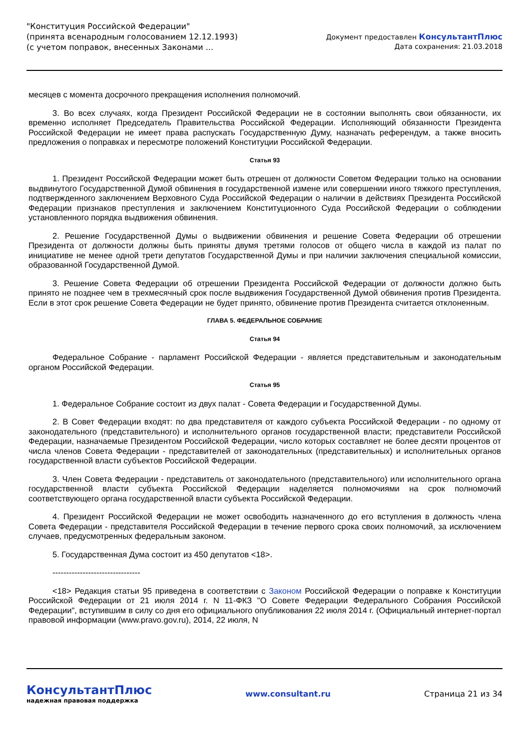"Конституция Российской Федерации"
(принята всенародным голосованием 12.12.1993)
(с учетом поправок, внесенных Законами ...
Документ предоставлен КонсультантПлюс
Дата сохранения: 21.03.2018
месяцев с момента досрочного прекращения исполнения полномочий.
3. Во всех случаях, когда Президент Российской Федерации не в состоянии выполнять свои обязанности, их временно исполняет Председатель Правительства Российской Федерации. Исполняющий обязанности Президента Российской Федерации не имеет права распускать Государственную Думу, назначать референдум, а также вносить предложения о поправках и пересмотре положений Конституции Российской Федерации.
Статья 93
1. Президент Российской Федерации может быть отрешен от должности Советом Федерации только на основании выдвинутого Государственной Думой обвинения в государственной измене или совершении иного тяжкого преступления, подтвержденного заключением Верховного Суда Российской Федерации о наличии в действиях Президента Российской Федерации признаков преступления и заключением Конституционного Суда Российской Федерации о соблюдении установленного порядка выдвижения обвинения.
2. Решение Государственной Думы о выдвижении обвинения и решение Совета Федерации об отрешении Президента от должности должны быть приняты двумя третями голосов от общего числа в каждой из палат по инициативе не менее одной трети депутатов Государственной Думы и при наличии заключения специальной комиссии, образованной Государственной Думой.
3. Решение Совета Федерации об отрешении Президента Российской Федерации от должности должно быть принято не позднее чем в трехмесячный срок после выдвижения Государственной Думой обвинения против Президента. Если в этот срок решение Совета Федерации не будет принято, обвинение против Президента считается отклоненным.
ГЛАВА 5. ФЕДЕРАЛЬНОЕ СОБРАНИЕ
Статья 94
Федеральное Собрание - парламент Российской Федерации - является представительным и законодательным органом Российской Федерации.
Статья 95
1. Федеральное Собрание состоит из двух палат - Совета Федерации и Государственной Думы.
2. В Совет Федерации входят: по два представителя от каждого субъекта Российской Федерации - по одному от законодательного (представительного) и исполнительного органов государственной власти; представители Российской Федерации, назначаемые Президентом Российской Федерации, число которых составляет не более десяти процентов от числа членов Совета Федерации - представителей от законодательных (представительных) и исполнительных органов государственной власти субъектов Российской Федерации.
3. Член Совета Федерации - представитель от законодательного (представительного) или исполнительного органа государственной власти субъекта Российской Федерации наделяется полномочиями на срок полномочий соответствующего органа государственной власти субъекта Российской Федерации.
4. Президент Российской Федерации не может освободить назначенного до его вступления в должность члена Совета Федерации - представителя Российской Федерации в течение первого срока своих полномочий, за исключением случаев, предусмотренных федеральным законом.
5. Государственная Дума состоит из 450 депутатов <18>.
--------------------------------
<18> Редакция статьи 95 приведена в соответствии с Законом Российской Федерации о поправке к Конституции Российской Федерации от 21 июля 2014 г. N 11-ФКЗ "О Совете Федерации Федерального Собрания Российской Федерации", вступившим в силу со дня его официального опубликования 22 июля 2014 г. (Официальный интернет-портал правовой информации (www.pravo.gov.ru), 2014, 22 июля, N
КонсультантПлюс
надежная правовая поддержка
www.consultant.ru Страница 21 из 34